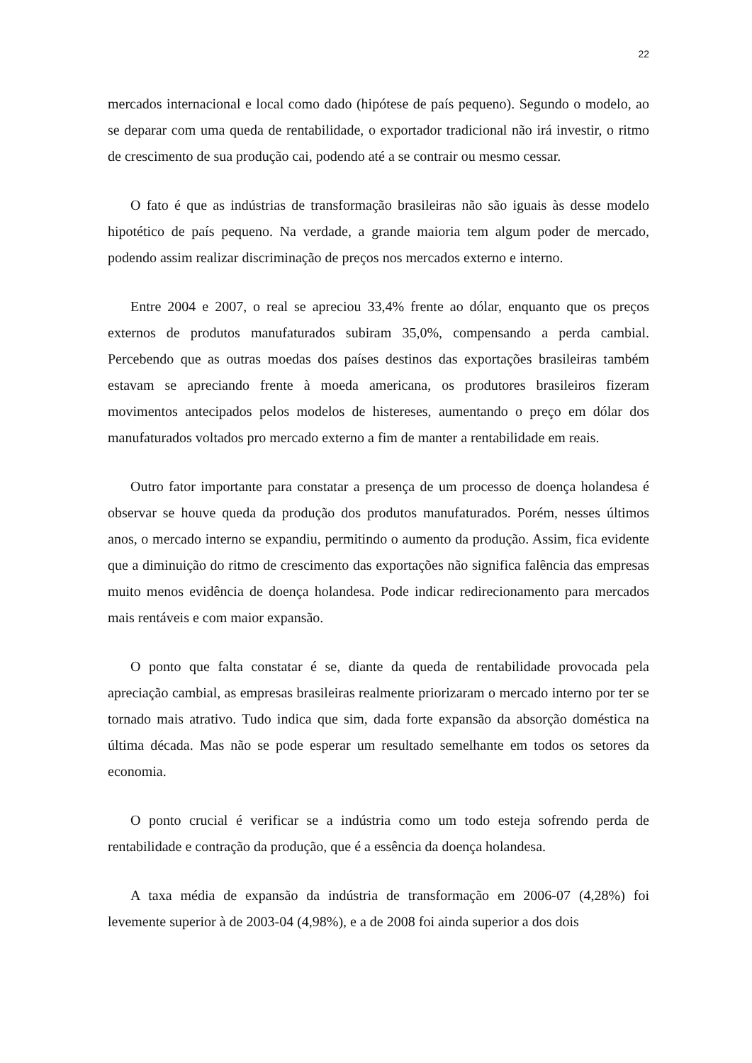22
mercados internacional e local como dado (hipótese de país pequeno). Segundo o modelo, ao se deparar com uma queda de rentabilidade, o exportador tradicional não irá investir, o ritmo de crescimento de sua produção cai, podendo até a se contrair ou mesmo cessar.
O fato é que as indústrias de transformação brasileiras não são iguais às desse modelo hipotético de país pequeno. Na verdade, a grande maioria tem algum poder de mercado, podendo assim realizar discriminação de preços nos mercados externo e interno.
Entre 2004 e 2007, o real se apreciou 33,4% frente ao dólar, enquanto que os preços externos de produtos manufaturados subiram 35,0%, compensando a perda cambial. Percebendo que as outras moedas dos países destinos das exportações brasileiras também estavam se apreciando frente à moeda americana, os produtores brasileiros fizeram movimentos antecipados pelos modelos de histereses, aumentando o preço em dólar dos manufaturados voltados pro mercado externo a fim de manter a rentabilidade em reais.
Outro fator importante para constatar a presença de um processo de doença holandesa é observar se houve queda da produção dos produtos manufaturados. Porém, nesses últimos anos, o mercado interno se expandiu, permitindo o aumento da produção. Assim, fica evidente que a diminuição do ritmo de crescimento das exportações não significa falência das empresas muito menos evidência de doença holandesa. Pode indicar redirecionamento para mercados mais rentáveis e com maior expansão.
O ponto que falta constatar é se, diante da queda de rentabilidade provocada pela apreciação cambial, as empresas brasileiras realmente priorizaram o mercado interno por ter se tornado mais atrativo. Tudo indica que sim, dada forte expansão da absorção doméstica na última década. Mas não se pode esperar um resultado semelhante em todos os setores da economia.
O ponto crucial é verificar se a indústria como um todo esteja sofrendo perda de rentabilidade e contração da produção, que é a essência da doença holandesa.
A taxa média de expansão da indústria de transformação em 2006-07 (4,28%) foi levemente superior à de 2003-04 (4,98%), e a de 2008 foi ainda superior a dos dois